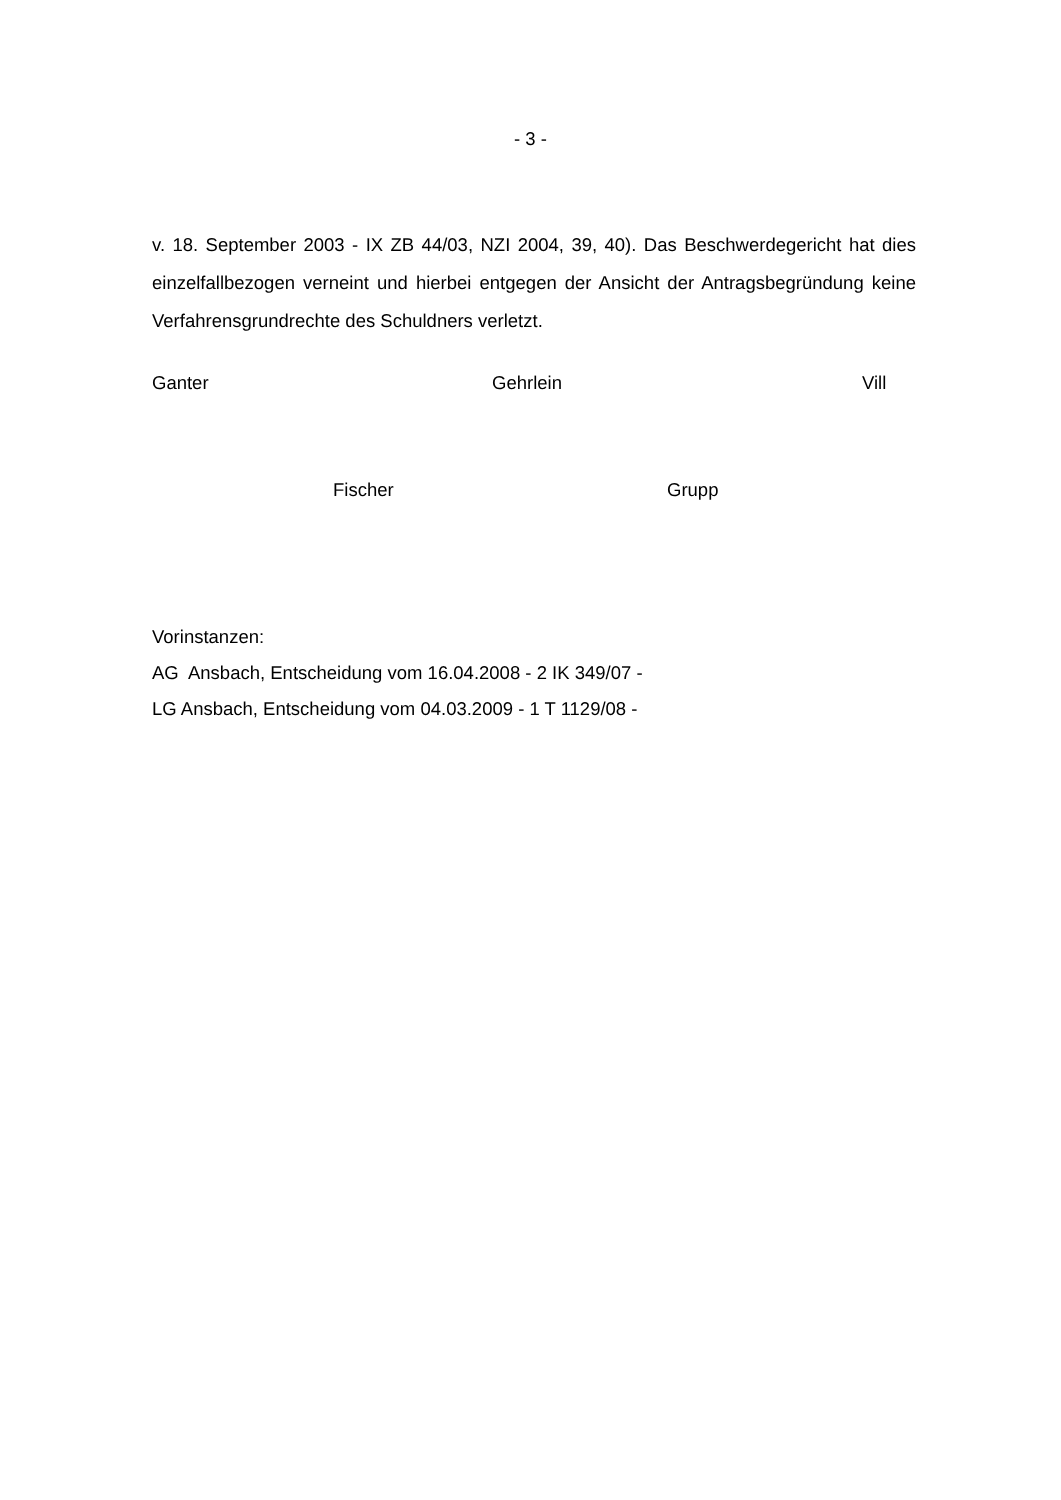- 3 -
v. 18. September 2003 - IX ZB 44/03, NZI 2004, 39, 40). Das Beschwerdegericht hat dies einzelfallbezogen verneint und hierbei entgegen der Ansicht der Antragsbegründung keine Verfahrensgrundrechte des Schuldners verletzt.
Ganter Gehrlein Vill
Fischer Grupp
Vorinstanzen:
AG Ansbach, Entscheidung vom 16.04.2008 - 2 IK 349/07 -
LG Ansbach, Entscheidung vom 04.03.2009 - 1 T 1129/08 -